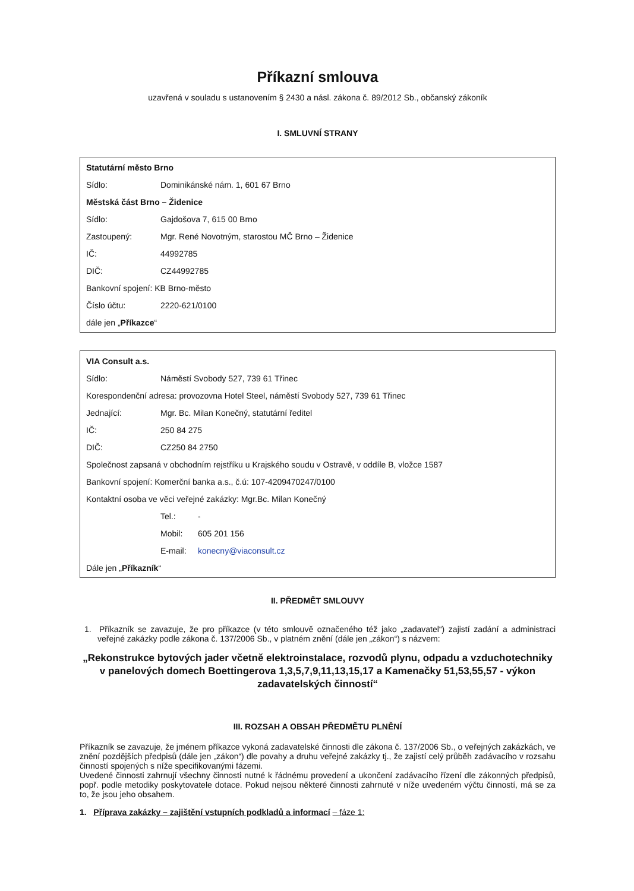Příkazní smlouva
uzavřená v souladu s ustanovením § 2430 a násl. zákona č. 89/2012 Sb., občanský zákoník
I. SMLUVNÍ STRANY
Statutární město Brno
Sídlo: Dominikánské nám. 1, 601 67 Brno
Městská část Brno – Židenice
Sídlo: Gajdošova 7, 615 00 Brno
Zastoupený: Mgr. René Novotným, starostou MČ Brno – Židenice
IČ: 44992785
DIČ: CZ44992785
Bankovní spojení: KB Brno-město
Číslo účtu: 2220-621/0100
dále jen „ Příkazce “
VIA Consult a.s.
Sídlo: Náměstí Svobody 527, 739 61 Třinec
Korespondenční adresa: provozovna Hotel Steel, náměstí Svobody 527, 739 61 Třinec
Jednající: Mgr. Bc. Milan Konečný, statutární ředitel
IČ: 250 84 275
DIČ: CZ250 84 2750
Společnost zapsaná v obchodním rejstříku u Krajského soudu v Ostravě, v oddíle B, vložce 1587
Bankovní spojení: Komerční banka a.s., č.ú: 107-4209470247/0100
Kontaktní osoba ve věci veřejné zakázky: Mgr.Bc. Milan Konečný
Tel.: -
Mobil: 605 201 156
E-mail: konecny@viaconsult.cz
Dále jen „ Příkazník “
II. PŘEDMĚT SMLOUVY
1. Příkazník se zavazuje, že pro příkazce (v této smlouvě označeného též jako „zadavatel“) zajistí zadání a administraci veřejné zakázky podle zákona č. 137/2006 Sb., v platném znění (dále jen „zákon“) s názvem:
„Rekonstrukce bytových jader včetně elektroinstalace, rozvodů plynu, odpadu a vzduchotechniky v panelových domech Boettingerova 1,3,5,7,9,11,13,15,17 a Kamenačky 51,53,55,57 - výkon zadavatelských činností“
III. ROZSAH A OBSAH PŘEDMĚTU PLNĚNÍ
Příkazník se zavazuje, že jménem příkazce vykoná zadavatelské činnosti dle zákona č. 137/2006 Sb., o veřejných zakázkách, ve znění pozdějších předpisů (dále jen „zákon“) dle povahy a druhu veřejné zakázky tj., že zajistí celý průběh zadávacího v rozsahu činností spojených s níže specifikovanými fázemi.
Uvedené činnosti zahrnují všechny činnosti nutné k řádnému provedení a ukončení zadávacího řízení dle zákonných předpisů, popř. podle metodiky poskytovatele dotace. Pokud nejsou některé činnosti zahrnuté v níže uvedeném výčtu činností, má se za to, že jsou jeho obsahem.
1. Příprava zakázky – zajištění vstupních podkladů a informací – fáze 1: